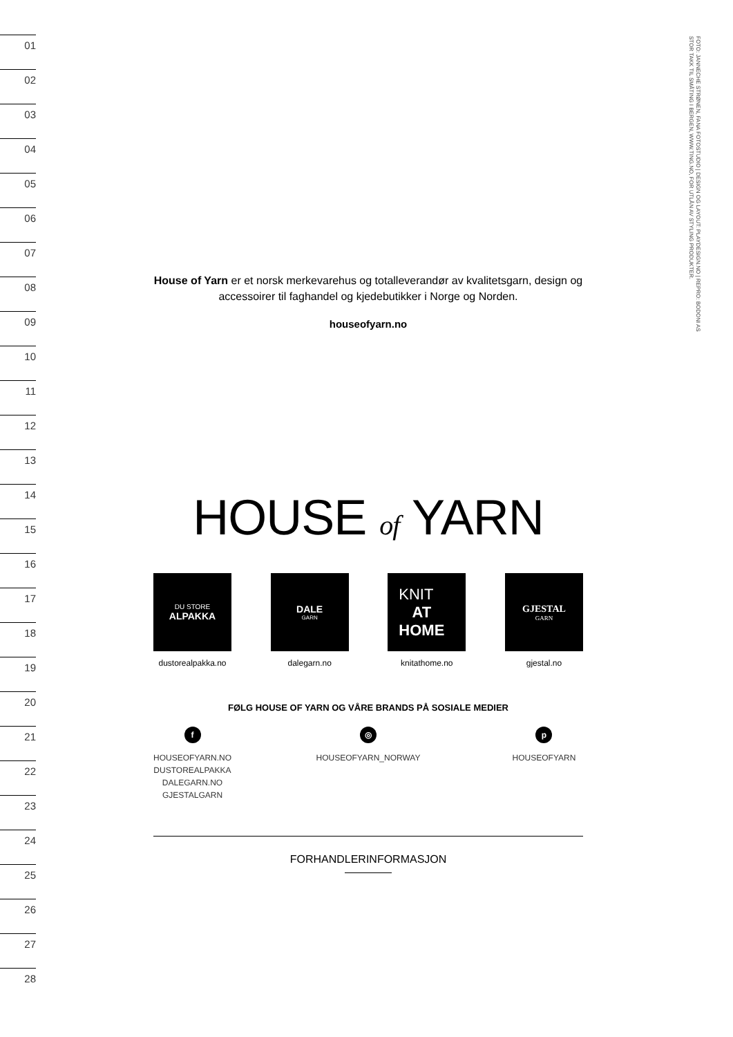01
02
03
04
05
06
07
08
09
10
11
12
13
14
15
16
17
18
19
20
21
22
23
24
25
26
27
28
FOTO: JANNECHE STRØNEN, FANA FOTOSTUDIO | DESIGN OG LAYOUT: PLAYDESIGN.NO | REPRO: BODONI AS
STOR TAKK TIL SMÅTING I BERGEN, WWW.TING.NO, FOR UTLÅN AV STYLING PRODUKTER.
House of Yarn er et norsk merkevarehus og totalleverandør av kvalitetsgarn, design og accessoirer til faghandel og kjedebutikker i Norge og Norden.
houseofyarn.no
HOUSE of YARN
DU STORE
ALPAKKA
dustorealpakka.no
DALE
GARN
dalegarn.no
KNIT
AT
HOME
knitathome.no
GJESTAL
GARN
gjestal.no
FØLG HOUSE OF YARN OG VÅRE BRANDS PÅ SOSIALE MEDIER
f
HOUSEOFYARN.NO
DUSTOREALPAKKA
DALEGARN.NO
GJESTALGARN
◎
HOUSEOFYARN_NORWAY
p
HOUSEOFYARN
FORHANDLERINFORMASJON